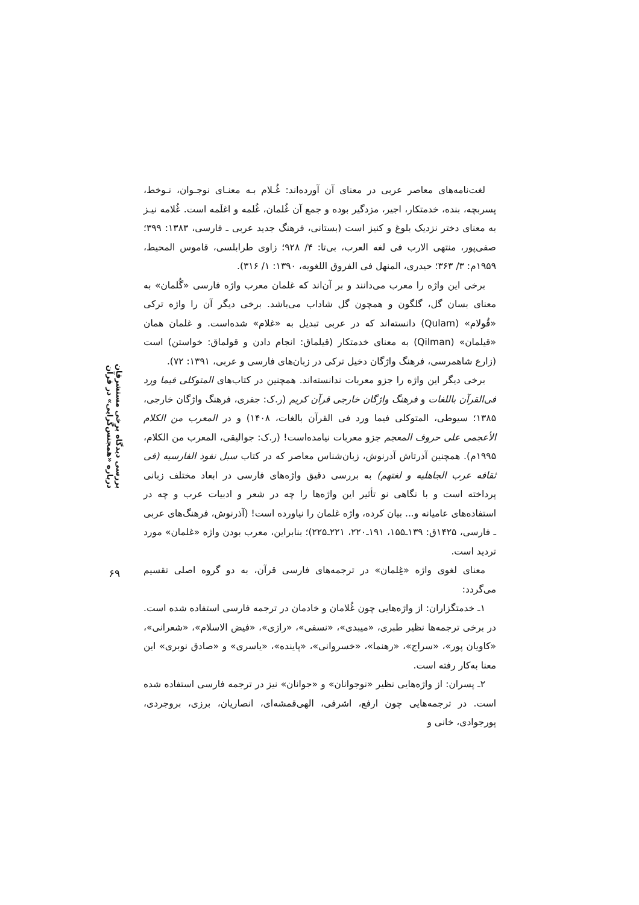لغت‌نامه‌های معاصر عربی در معنای آن آورده‌اند: غُـلام بـه معنـای نوجـوان، نـوخط، پسربچه، بنده، خدمتکار، اجیر، مزدگیر بوده و جمع آن غُلمان، غُلمه و اغلَمه است. غُلامه نیـز به معنای دختر نزدیک بلوغ و کنیز است (بستانی، فرهنگ جدید عربی ـ فارسی، ۱۳۸۳: ۳۹۹؛ صفی‌پور، منتهی الارب فی لغه العرب، بی‌تا: ۴/ ۹۲۸؛ زاوی طرابلسی، قاموس المحیط، ۱۹۵۹م: ۳/ ۳۶۳؛ حیدری، المنهل فی الفروق اللغویه، ۱۳۹۰: ۱/ ۳۱۶).
برخی این واژه را معرب می‌دانند و بر آن‌اند که غلمان معرب واژه فارسی «گُلمان» به معنای بسان گل، گلگون و همچون گل شاداب می‌باشد. برخی دیگر آن را واژه ترکی «قُولام» (Qulam) دانسته‌اند که در عربی تبدیل به «غلام» شده‌است. و غلمان همان «قیلمان» (Qilman) به معنای خدمتکار (قیلماق: انجام دادن و قولماق: خواستن) است (زارع شاهمرسی، فرهنگ واژگان دخیل ترکی در زبان‌های فارسی و عربی، ۱۳۹۱: ۷۲).
برخی دیگر این واژه را جزو معربات ندانسته‌اند. همچنین در کتاب‌های المتوکلی فیما ورد فی‌القرآن باللغات و فرهنگ واژگان خارجی قرآن کریم (ر.ک: جفری، فرهنگ واژگان خارجی، ۱۳۸۵؛ سیوطی، المتوکلی فیما ورد فی القرآن بالغات، ۱۴۰۸) و در المعرب من الکلام الأعجمی علی حروف المعجم جزو معربات نیامده‌است! (ر.ک: جوالیقی، المعرب من الکلام، ۱۹۹۵م). همچنین آذرتاش آذرنوش، زبان‌شناس معاصر که در کتاب سبل نفوذ الفارسیه (فی ثقافه عرب الجاهلیه و لغتهم) به بررسی دقیق واژه‌های فارسی در ابعاد مختلف زبانی پرداخته است و با نگاهی نو تأثیر این واژه‌ها را چه در شعر و ادبیات عرب و چه در استفاده‌های عامیانه و... بیان کرده، واژه غلمان را نیاورده است! (آذرنوش، فرهنگ‌های عربی ـ فارسی، ۱۴۲۵ق: ۱۳۹ـ۱۵۵، ۱۹۱ـ۲۲۰، ۲۲۱ـ۲۲۵)؛ بنابراین، معرب بودن واژه «غلمان» مورد تردید است.
معنای لغوی واژه «غِلمان» در ترجمه‌های فارسی قرآن، به دو گروه اصلی تقسیم می‌گردد:
۱ـ خدمتگزاران: از واژه‌هایی چون غُلامان و خادمان در ترجمه فارسی استفاده شده است. در برخی ترجمه‌ها نظیر طبری، «میبدی»، «نسفی»، «رازی»، «فیض الاسلام»، «شعرانی»، «کاویان پور»، «سراج»، «رهنما»، «خسروانی»، «پاینده»، «یاسری» و «صادق نوبری» این معنا به‌کار رفته است.
۲ـ پسران: از واژه‌هایی نظیر «نوجوانان» و «جوانان» نیز در ترجمه فارسی استفاده شده است. در ترجمه‌هایی چون ارفع، اشرفی، الهی‌قمشه‌ای، انصاریان، برزی، بروجردی، پورجوادی، خانی و
بررسی دیدگاه برخی مستشرقان درباره «همجنس‌گرایی» در قرآن
۶۹